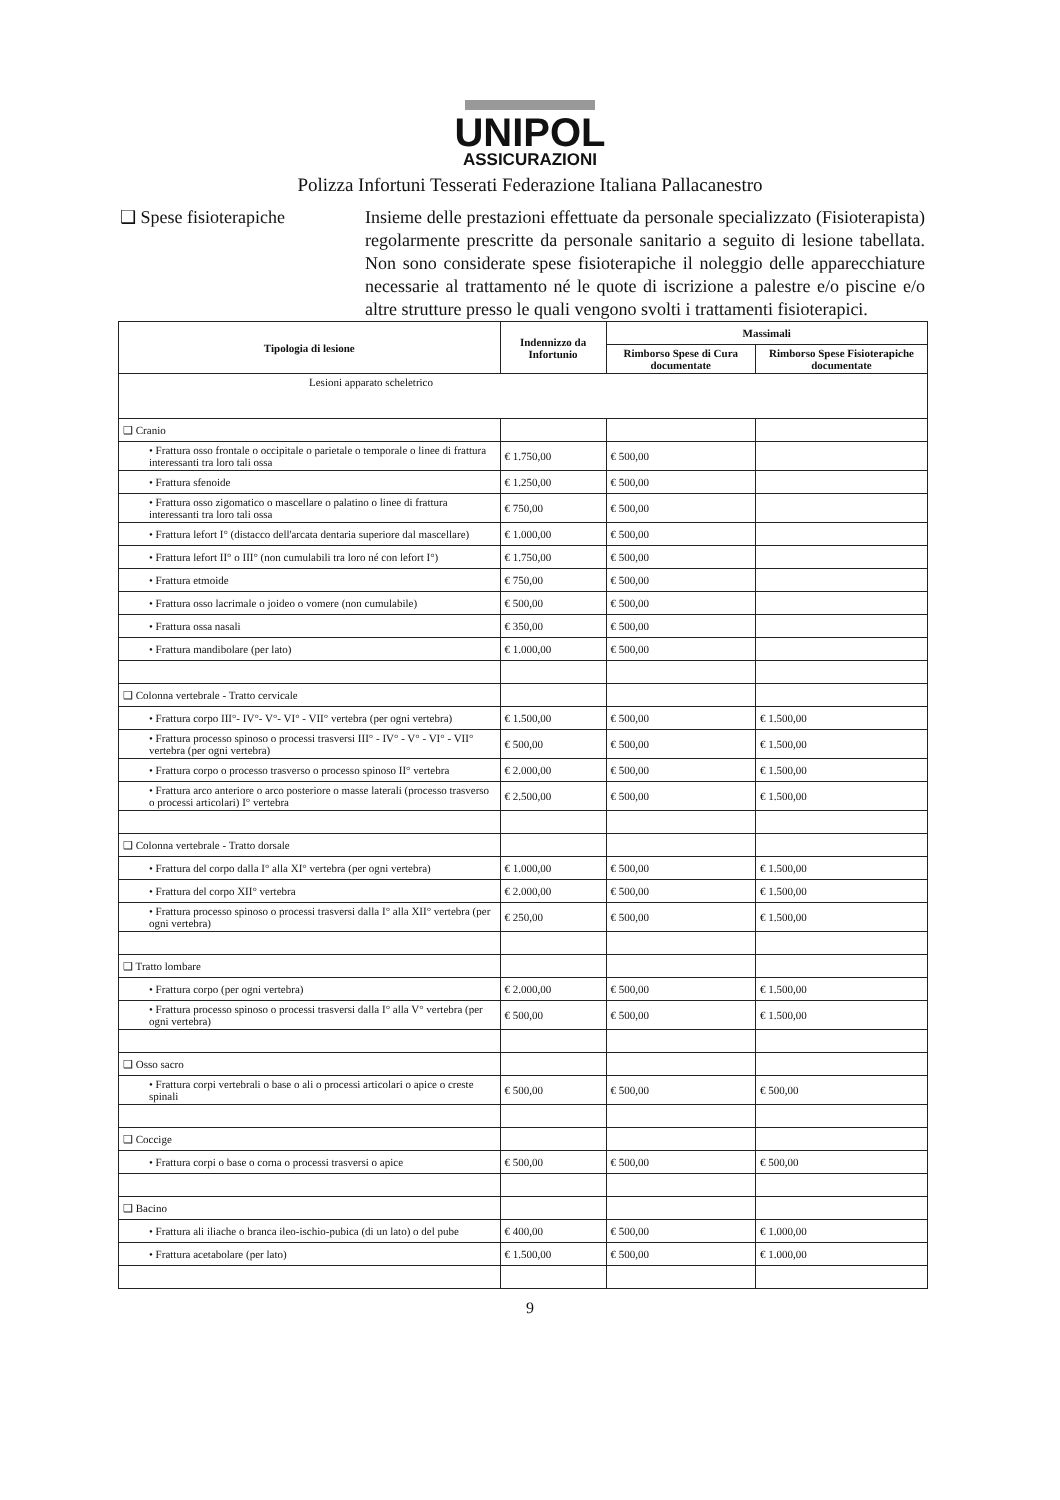UNIPOL
ASSICURAZIONI
Polizza Infortuni Tesserati Federazione Italiana Pallacanestro
❑ Spese fisioterapiche
Insieme delle prestazioni effettuate da personale specializzato (Fisioterapista) regolarmente prescritte da personale sanitario a seguito di lesione tabellata. Non sono considerate spese fisioterapiche il noleggio delle apparecchiature necessarie al trattamento né le quote di iscrizione a palestre e/o piscine e/o altre strutture presso le quali vengono svolti i trattamenti fisioterapici.
| Tipologia di lesione | Indennizzo da Infortunio | Massimali | |
| --- | --- | --- | --- |
| | | Rimborso Spese di Cura documentate | Rimborso Spese Fisioterapiche documentate |
| Lesioni apparato scheletrico | | | |
| ❑ Cranio | | | |
| • Frattura osso frontale o occipitale o parietale o temporale o linee di frattura interessanti tra loro tali ossa | € 1.750,00 | € 500,00 | |
| • Frattura sfenoide | € 1.250,00 | € 500,00 | |
| • Frattura osso zigomatico o mascellare o palatino o linee di frattura interessanti tra loro tali ossa | € 750,00 | € 500,00 | |
| • Frattura lefort I° (distacco dell'arcata dentaria superiore dal mascellare) | € 1.000,00 | € 500,00 | |
| • Frattura lefort II° o III° (non cumulabili tra loro né con lefort I°) | € 1.750,00 | € 500,00 | |
| • Frattura etmoide | € 750,00 | € 500,00 | |
| • Frattura osso lacrimale o joideo o vomere (non cumulabile) | € 500,00 | € 500,00 | |
| • Frattura ossa nasali | € 350,00 | € 500,00 | |
| • Frattura mandibolare (per lato) | € 1.000,00 | € 500,00 | |
| ❑ Colonna vertebrale - Tratto cervicale | | | |
| • Frattura corpo III°- IV°- V°- VI° - VII° vertebra (per ogni vertebra) | € 1.500,00 | € 500,00 | € 1.500,00 |
| • Frattura processo spinoso o processi trasversi III° - IV° - V° - VI° - VII° vertebra (per ogni vertebra) | € 500,00 | € 500,00 | € 1.500,00 |
| • Frattura corpo o processo trasverso o processo spinoso II° vertebra | € 2.000,00 | € 500,00 | € 1.500,00 |
| • Frattura arco anteriore o arco posteriore o masse laterali (processo trasverso o processi articolari) I° vertebra | € 2.500,00 | € 500,00 | € 1.500,00 |
| ❑ Colonna vertebrale - Tratto dorsale | | | |
| • Frattura del corpo dalla I° alla XI° vertebra (per ogni vertebra) | € 1.000,00 | € 500,00 | € 1.500,00 |
| • Frattura del corpo XII° vertebra | € 2.000,00 | € 500,00 | € 1.500,00 |
| • Frattura processo spinoso o processi trasversi dalla I° alla XII° vertebra (per ogni vertebra) | € 250,00 | € 500,00 | € 1.500,00 |
| ❑ Tratto lombare | | | |
| • Frattura corpo (per ogni vertebra) | € 2.000,00 | € 500,00 | € 1.500,00 |
| • Frattura processo spinoso o processi trasversi dalla I° alla V° vertebra (per ogni vertebra) | € 500,00 | € 500,00 | € 1.500,00 |
| ❑ Osso sacro | | | |
| • Frattura corpi vertebrali o base o ali o processi articolari o apice o creste spinali | € 500,00 | € 500,00 | € 500,00 |
| ❑ Coccige | | | |
| • Frattura corpi o base o corna o processi trasversi o apice | € 500,00 | € 500,00 | € 500,00 |
| ❑ Bacino | | | |
| • Frattura ali iliache o branca ileo-ischio-pubica (di un lato) o del pube | € 400,00 | € 500,00 | € 1.000,00 |
| • Frattura acetabolare (per lato) | € 1.500,00 | € 500,00 | € 1.000,00 |
9